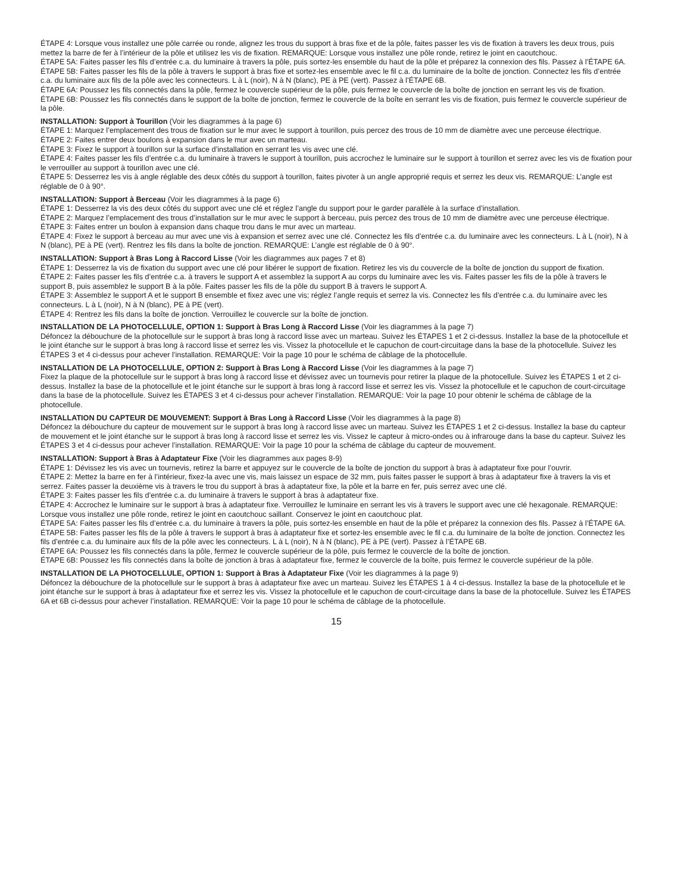ÉTAPE 4: Lorsque vous installez une pôle carrée ou ronde, alignez les trous du support à bras fixe et de la pôle, faites passer les vis de fixation à travers les deux trous, puis mettez la barre de fer à l’intérieur de la pôle et utilisez les vis de fixation. REMARQUE: Lorsque vous installez une pôle ronde, retirez le joint en caoutchouc.
ÉTAPE 5A: Faites passer les fils d’entrée c.a. du luminaire à travers la pôle, puis sortez-les ensemble du haut de la pôle et préparez la connexion des fils. Passez à l’ÉTAPE 6A.
ÉTAPE 5B: Faites passer les fils de la pôle à travers le support à bras fixe et sortez-les ensemble avec le fil c.a. du luminaire de la boîte de jonction. Connectez les fils d’entrée c.a. du luminaire aux fils de la pôle avec les connecteurs. L à L (noir), N à N (blanc), PE à PE (vert). Passez à l’ÉTAPE 6B.
ÉTAPE 6A: Poussez les fils connectés dans la pôle, fermez le couvercle supérieur de la pôle, puis fermez le couvercle de la boîte de jonction en serrant les vis de fixation.
ÉTAPE 6B: Poussez les fils connectés dans le support de la boîte de jonction, fermez le couvercle de la boîte en serrant les vis de fixation, puis fermez le couvercle supérieur de la pôle.
INSTALLATION: Support à Tourillon (Voir les diagrammes à la page 6)
ÉTAPE 1: Marquez l’emplacement des trous de fixation sur le mur avec le support à tourillon, puis percez des trous de 10 mm de diamètre avec une perceuse électrique.
ÉTAPE 2: Faites entrer deux boulons à expansion dans le mur avec un marteau.
ÉTAPE 3: Fixez le support à tourillon sur la surface d’installation en serrant les vis avec une clé.
ÉTAPE 4: Faites passer les fils d’entrée c.a. du luminaire à travers le support à tourillon, puis accrochez le luminaire sur le support à tourillon et serrez avec les vis de fixation pour le verrouiller au support à tourillon avec une clé.
ÉTAPE 5: Desserrez les vis à angle réglable des deux côtés du support à tourillon, faites pivoter à un angle approprié requis et serrez les deux vis. REMARQUE: L’angle est réglable de 0 à 90°.
INSTALLATION: Support à Berceau (Voir les diagrammes à la page 6)
ÉTAPE 1: Desserrez la vis des deux côtés du support avec une clé et réglez l’angle du support pour le garder parallèle à la surface d’installation.
ÉTAPE 2: Marquez l’emplacement des trous d’installation sur le mur avec le support à berceau, puis percez des trous de 10 mm de diamètre avec une perceuse électrique.
ÉTAPE 3: Faites entrer un boulon à expansion dans chaque trou dans le mur avec un marteau.
ÉTAPE 4: Fixez le support à berceau au mur avec une vis à expansion et serrez avec une clé. Connectez les fils d’entrée c.a. du luminaire avec les connecteurs. L à L (noir), N à N (blanc), PE à PE (vert). Rentrez les fils dans la boîte de jonction. REMARQUE: L’angle est réglable de 0 à 90°.
INSTALLATION: Support à Bras Long à Raccord Lisse (Voir les diagrammes aux pages 7 et 8)
ÉTAPE 1: Desserrez la vis de fixation du support avec une clé pour libérer le support de fixation. Retirez les vis du couvercle de la boîte de jonction du support de fixation.
ÉTAPE 2: Faites passer les fils d’entrée c.a. à travers le support A et assemblez la support A au corps du luminaire avec les vis. Faites passer les fils de la pôle à travers le support B, puis assemblez le support B à la pôle. Faites passer les fils de la pôle du support B à travers le support A.
ÉTAPE 3: Assemblez le support A et le support B ensemble et fixez avec une vis; réglez l’angle requis et serrez la vis. Connectez les fils d’entrée c.a. du luminaire avec les connecteurs. L à L (noir), N à N (blanc), PE à PE (vert).
ÉTAPE 4: Rentrez les fils dans la boîte de jonction. Verrouillez le couvercle sur la boîte de jonction.
INSTALLATION DE LA PHOTOCELLULE, OPTION 1: Support à Bras Long à Raccord Lisse (Voir les diagrammes à la page 7)
Défoncez la débouchure de la photocellule sur le support à bras long à raccord lisse avec un marteau. Suivez les ÉTAPES 1 et 2 ci-dessus. Installez la base de la photocellule et le joint étanche sur le support à bras long à raccord lisse et serrez les vis. Vissez la photocellule et le capuchon de court-circuitage dans la base de la photocellule. Suivez les ÉTAPES 3 et 4 ci-dessus pour achever l’installation. REMARQUE: Voir la page 10 pour le schéma de câblage de la photocellule.
INSTALLATION DE LA PHOTOCELLULE, OPTION 2: Support à Bras Long à Raccord Lisse (Voir les diagrammes à la page 7)
Fixez la plaque de la photocellule sur le support à bras long à raccord lisse et dévissez avec un tournevis pour retirer la plaque de la photocellule. Suivez les ÉTAPES 1 et 2 ci-dessus. Installez la base de la photocellule et le joint étanche sur le support à bras long à raccord lisse et serrez les vis. Vissez la photocellule et le capuchon de court-circuitage dans la base de la photocellule. Suivez les ÉTAPES 3 et 4 ci-dessus pour achever l’installation. REMARQUE: Voir la page 10 pour obtenir le schéma de câblage de la photocellule.
INSTALLATION DU CAPTEUR DE MOUVEMENT: Support à Bras Long à Raccord Lisse (Voir les diagrammes à la page 8)
Défoncez la débouchure du capteur de mouvement sur le support à bras long à raccord lisse avec un marteau. Suivez les ÉTAPES 1 et 2 ci-dessus. Installez la base du capteur de mouvement et le joint étanche sur le support à bras long à raccord lisse et serrez les vis. Vissez le capteur à micro-ondes ou à infrarouge dans la base du capteur. Suivez les ÉTAPES 3 et 4 ci-dessus pour achever l’installation. REMARQUE: Voir la page 10 pour la schéma de câblage du capteur de mouvement.
INSTALLATION: Support à Bras à Adaptateur Fixe (Voir les diagrammes aux pages 8-9)
ÉTAPE 1: Dévissez les vis avec un tournevis, retirez la barre et appuyez sur le couvercle de la boîte de jonction du support à bras à adaptateur fixe pour l’ouvrir.
ÉTAPE 2: Mettez la barre en fer à l’intérieur, fixez-la avec une vis, mais laissez un espace de 32 mm, puis faites passer le support à bras à adaptateur fixe à travers la vis et serrez. Faites passer la deuxième vis à travers le trou du support à bras à adaptateur fixe, la pôle et la barre en fer, puis serrez avec une clé.
ÉTAPE 3: Faites passer les fils d’entrée c.a. du luminaire à travers le support à bras à adaptateur fixe.
ÉTAPE 4: Accrochez le luminaire sur le support à bras à adaptateur fixe. Verrouillez le luminaire en serrant les vis à travers le support avec une clé hexagonale. REMARQUE: Lorsque vous installez une pôle ronde, retirez le joint en caoutchouc saillant. Conservez le joint en caoutchouc plat.
ÉTAPE 5A: Faites passer les fils d’entrée c.a. du luminaire à travers la pôle, puis sortez-les ensemble en haut de la pôle et préparez la connexion des fils. Passez à l’ÉTAPE 6A.
ÉTAPE 5B: Faites passer les fils de la pôle à travers le support à bras à adaptateur fixe et sortez-les ensemble avec le fil c.a. du luminaire de la boîte de jonction. Connectez les fils d’entrée c.a. du luminaire aux fils de la pôle avec les connecteurs. L à L (noir), N à N (blanc), PE à PE (vert). Passez à l’ÉTAPE 6B.
ÉTAPE 6A: Poussez les fils connectés dans la pôle, fermez le couvercle supérieur de la pôle, puis fermez le couvercle de la boîte de jonction.
ÉTAPE 6B: Poussez les fils connectés dans la boîte de jonction à bras à adaptateur fixe, fermez le couvercle de la boîte, puis fermez le couvercle supérieur de la pôle.
INSTALLATION DE LA PHOTOCELLULE, OPTION 1: Support à Bras à Adaptateur Fixe (Voir les diagrammes à la page 9)
Défoncez la débouchure de la photocellule sur le support à bras à adaptateur fixe avec un marteau. Suivez les ÉTAPES 1 à 4 ci-dessus. Installez la base de la photocellule et le joint étanche sur le support à bras à adaptateur fixe et serrez les vis. Vissez la photocellule et le capuchon de court-circuitage dans la base de la photocellule. Suivez les ÉTAPES 6A et 6B ci-dessus pour achever l’installation. REMARQUE: Voir la page 10 pour le schéma de câblage de la photocellule.
15